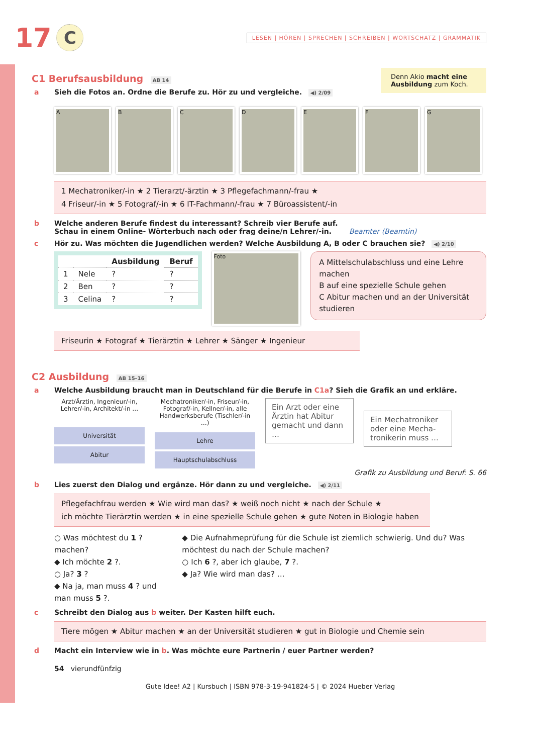17 C LESEN | HÖREN | SPRECHEN | SCHREIBEN | WORTSCHATZ | GRAMMATIK
C1 Berufsausbildung AB 14
a Sieh die Fotos an. Ordne die Berufe zu. Hör zu und vergleiche. ◀) 2/09
Denn Akio macht eine Ausbildung zum Koch.
A B C D E F G
1 Mechatroniker/-in ★ 2 Tierarzt/-ärztin ★ 3 Pflegefachmann/-frau ★
4 Friseur/-in ★ 5 Fotograf/-in ★ 6 IT-Fachmann/-frau ★ 7 Büroassistent/-in
b Welche anderen Berufe findest du interessant? Schreib vier Berufe auf.
Schau in einem Online- Wörterbuch nach oder frag deine/n Lehrer/-in. Beamter (Beamtin)
c Hör zu. Was möchten die Jugendlichen werden? Welche Ausbildung A, B oder C brauchen sie? ◀) 2/10
| | | Ausbildung | Beruf |
| --- | --- | --- | --- |
| 1 | Nele | ? | ? |
| 2 | Ben | ? | ? |
| 3 | Celina | ? | ? |
Foto
A Mittelschulabschluss und eine Lehre machen
B auf eine spezielle Schule gehen
C Abitur machen und an der Universität studieren
Friseurin ★ Fotograf ★ Tierärztin ★ Lehrer ★ Sänger ★ Ingenieur
C2 Ausbildung AB 15–16
a Welche Ausbildung braucht man in Deutschland für die Berufe in C1a? Sieh die Grafik an und erkläre.
Arzt/Ärztin, Ingenieur/-in, Lehrer/-in, Architekt/-in …
Universität
Abitur
Mechatroniker/-in, Friseur/-in, Fotograf/-in, Kellner/-in, alle Handwerksberufe (Tischler/-in …)
Lehre
Hauptschulabschluss
Ein Arzt oder eine Ärztin hat Abitur gemacht und dann …
Ein Mechatroniker oder eine Mecha-tronikerin muss …
Grafik zu Ausbildung und Beruf: S. 66
b Lies zuerst den Dialog und ergänze. Hör dann zu und vergleiche. ◀) 2/11
Pflegefachfrau werden ★ Wie wird man das? ★ weiß noch nicht ★ nach der Schule ★
ich möchte Tierärztin werden ★ in eine spezielle Schule gehen ★ gute Noten in Biologie haben
○ Was möchtest du 1 ? machen?
◆ Ich möchte 2 ?.
○ Ja? 3 ?
◆ Na ja, man muss 4 ? und man muss 5 ?.
◆ Die Aufnahmeprüfung für die Schule ist ziemlich schwierig. Und du? Was möchtest du nach der Schule machen?
○ Ich 6 ?, aber ich glaube, 7 ?.
◆ Ja? Wie wird man das? …
c Schreibt den Dialog aus b weiter. Der Kasten hilft euch.
Tiere mögen ★ Abitur machen ★ an der Universität studieren ★ gut in Biologie und Chemie sein
d Macht ein Interview wie in b. Was möchte eure Partnerin / euer Partner werden?
54 vierundfünfzig
Gute Idee! A2 | Kursbuch | ISBN 978-3-19-941824-5 | © 2024 Hueber Verlag